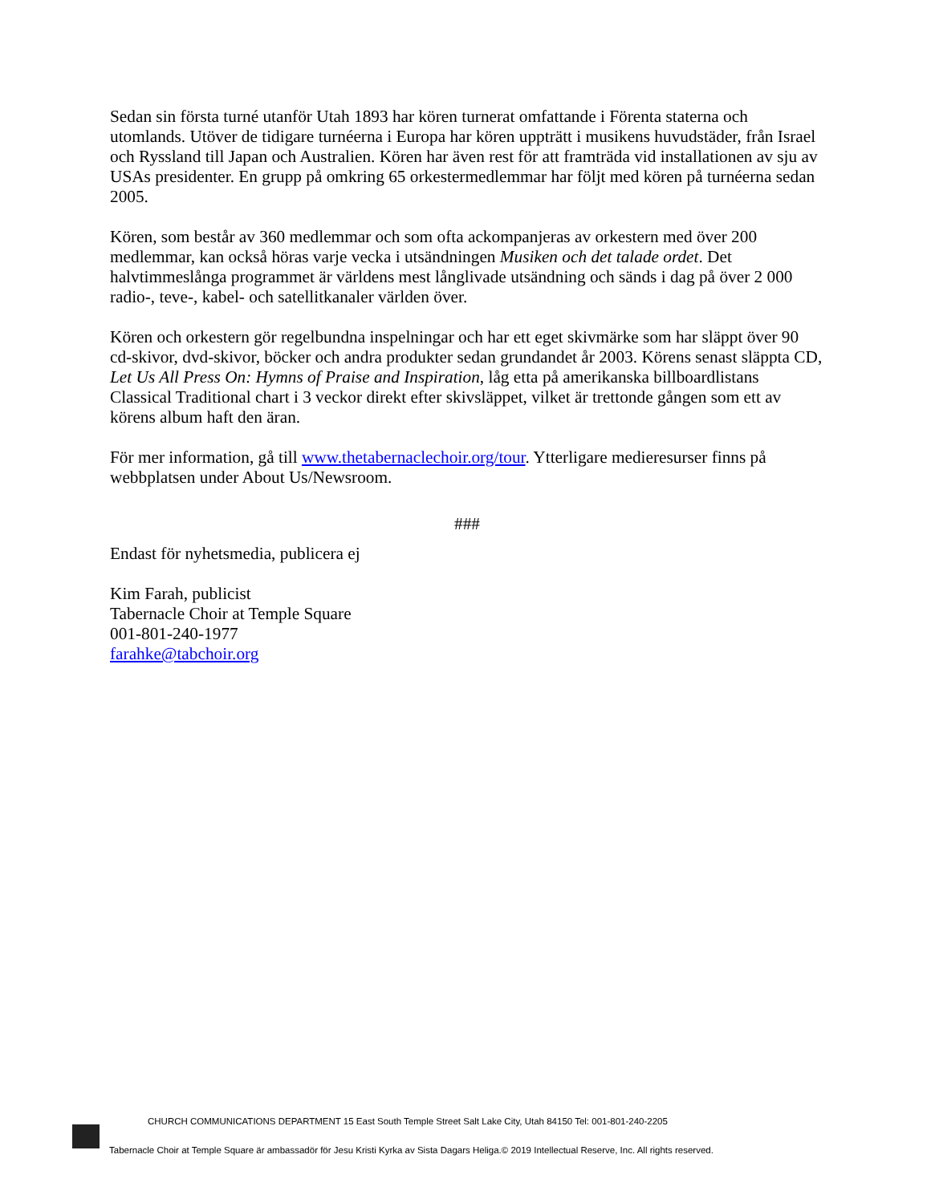Sedan sin första turné utanför Utah 1893 har kören turnerat omfattande i Förenta staterna och utomlands. Utöver de tidigare turnéerna i Europa har kören uppträtt i musikens huvudstäder, från Israel och Ryssland till Japan och Australien. Kören har även rest för att framträda vid installationen av sju av USAs presidenter. En grupp på omkring 65 orkestermedlemmar har följt med kören på turnéerna sedan 2005.
Kören, som består av 360 medlemmar och som ofta ackompanjeras av orkestern med över 200 medlemmar, kan också höras varje vecka i utsändningen Musiken och det talade ordet. Det halvtimmeslånga programmet är världens mest långlivade utsändning och sänds i dag på över 2 000 radio-, teve-, kabel- och satellitkanaler världen över.
Kören och orkestern gör regelbundna inspelningar och har ett eget skivmärke som har släppt över 90 cd-skivor, dvd-skivor, böcker och andra produkter sedan grundandet år 2003. Körens senast släppta CD, Let Us All Press On: Hymns of Praise and Inspiration, låg etta på amerikanska billboardlistans Classical Traditional chart i 3 veckor direkt efter skivsläppet, vilket är trettonde gången som ett av körens album haft den äran.
För mer information, gå till www.thetabernaclechoir.org/tour. Ytterligare medieresurser finns på webbplatsen under About Us/Newsroom.
###
Endast för nyhetsmedia, publicera ej
Kim Farah, publicist
Tabernacle Choir at Temple Square
001-801-240-1977
farahke@tabchoir.org
CHURCH COMMUNICATIONS DEPARTMENT 15 East South Temple Street Salt Lake City, Utah 84150 Tel: 001-801-240-2205
Tabernacle Choir at Temple Square är ambassadör för Jesu Kristi Kyrka av Sista Dagars Heliga.© 2019 Intellectual Reserve, Inc. All rights reserved.